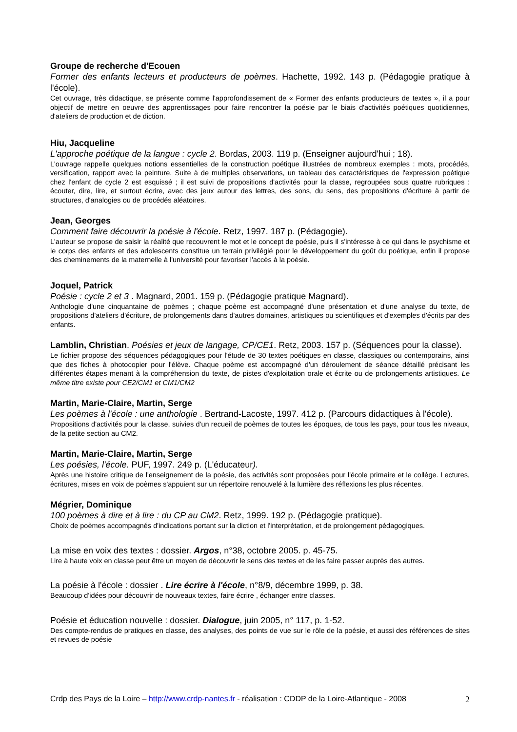Groupe de recherche d'Ecouen
Former des enfants lecteurs et producteurs de poèmes. Hachette, 1992. 143 p. (Pédagogie pratique à l'école).
Cet ouvrage, très didactique, se présente comme l'approfondissement de « Former des enfants producteurs de textes », il a pour objectif de mettre en oeuvre des apprentissages pour faire rencontrer la poésie par le biais d'activités poétiques quotidiennes, d'ateliers de production et de diction.
Hiu, Jacqueline
L'approche poétique de la langue : cycle 2. Bordas, 2003. 119 p. (Enseigner aujourd'hui ; 18).
L'ouvrage rappelle quelques notions essentielles de la construction poétique illustrées de nombreux exemples : mots, procédés, versification, rapport avec la peinture. Suite à de multiples observations, un tableau des caractéristiques de l'expression poétique chez l'enfant de cycle 2 est esquissé ; il est suivi de propositions d'activités pour la classe, regroupées sous quatre rubriques : écouter, dire, lire, et surtout écrire, avec des jeux autour des lettres, des sons, du sens, des propositions d'écriture à partir de structures, d'analogies ou de procédés aléatoires.
Jean, Georges
Comment faire découvrir la poésie à l'école. Retz, 1997. 187 p. (Pédagogie).
L'auteur se propose de saisir la réalité que recouvrent le mot et le concept de poésie, puis il s'intéresse à ce qui dans le psychisme et le corps des enfants et des adolescents constitue un terrain privilégié pour le développement du goût du poétique, enfin il propose des cheminements de la maternelle à l'université pour favoriser l'accès à la poésie.
Joquel, Patrick
Poésie : cycle 2 et 3 . Magnard, 2001. 159 p. (Pédagogie pratique Magnard).
Anthologie d'une cinquantaine de poèmes ; chaque poème est accompagné d'une présentation et d'une analyse du texte, de propositions d'ateliers d'écriture, de prolongements dans d'autres domaines, artistiques ou scientifiques et d'exemples d'écrits par des enfants.
Lamblin, Christian. Poésies et jeux de langage, CP/CE1. Retz, 2003. 157 p. (Séquences pour la classe).
Le fichier propose des séquences pédagogiques pour l'étude de 30 textes poétiques en classe, classiques ou contemporains, ainsi que des fiches à photocopier pour l'élève. Chaque poème est accompagné d'un déroulement de séance détaillé précisant les différentes étapes menant à la compréhension du texte, de pistes d'exploitation orale et écrite ou de prolongements artistiques. Le même titre existe pour CE2/CM1 et CM1/CM2
Martin, Marie-Claire, Martin, Serge
Les poèmes à l'école : une anthologie . Bertrand-Lacoste, 1997. 412 p. (Parcours didactiques à l'école).
Propositions d'activités pour la classe, suivies d'un recueil de poèmes de toutes les époques, de tous les pays, pour tous les niveaux, de la petite section au CM2.
Martin, Marie-Claire, Martin, Serge
Les poésies, l'école. PUF, 1997. 249 p. (L'éducateur).
Après une histoire critique de l'enseignement de la poésie, des activités sont proposées pour l'école primaire et le collège. Lectures, écritures, mises en voix de poèmes s'appuient sur un répertoire renouvelé à la lumière des réflexions les plus récentes.
Mégrier, Dominique
100 poèmes à dire et à lire : du CP au CM2. Retz, 1999. 192 p. (Pédagogie pratique).
Choix de poèmes accompagnés d'indications portant sur la diction et l'interprétation, et de prolongement pédagogiques.
La mise en voix des textes : dossier. Argos, n°38, octobre 2005. p. 45-75.
Lire à haute voix en classe peut être un moyen de découvrir le sens des textes et de les faire passer auprès des autres.
La poésie à l'école : dossier . Lire écrire à l'école, n°8/9, décembre 1999, p. 38.
Beaucoup d'idées pour découvrir de nouveaux textes, faire écrire , échanger entre classes.
Poésie et éducation nouvelle : dossier. Dialogue, juin 2005, n° 117, p. 1-52.
Des compte-rendus de pratiques en classe, des analyses, des points de vue sur le rôle de la poésie, et aussi des références de sites et revues de poésie
Crdp des Pays de la Loire – http://www.crdp-nantes.fr - réalisation : CDDP de la Loire-Atlantique - 2008 2